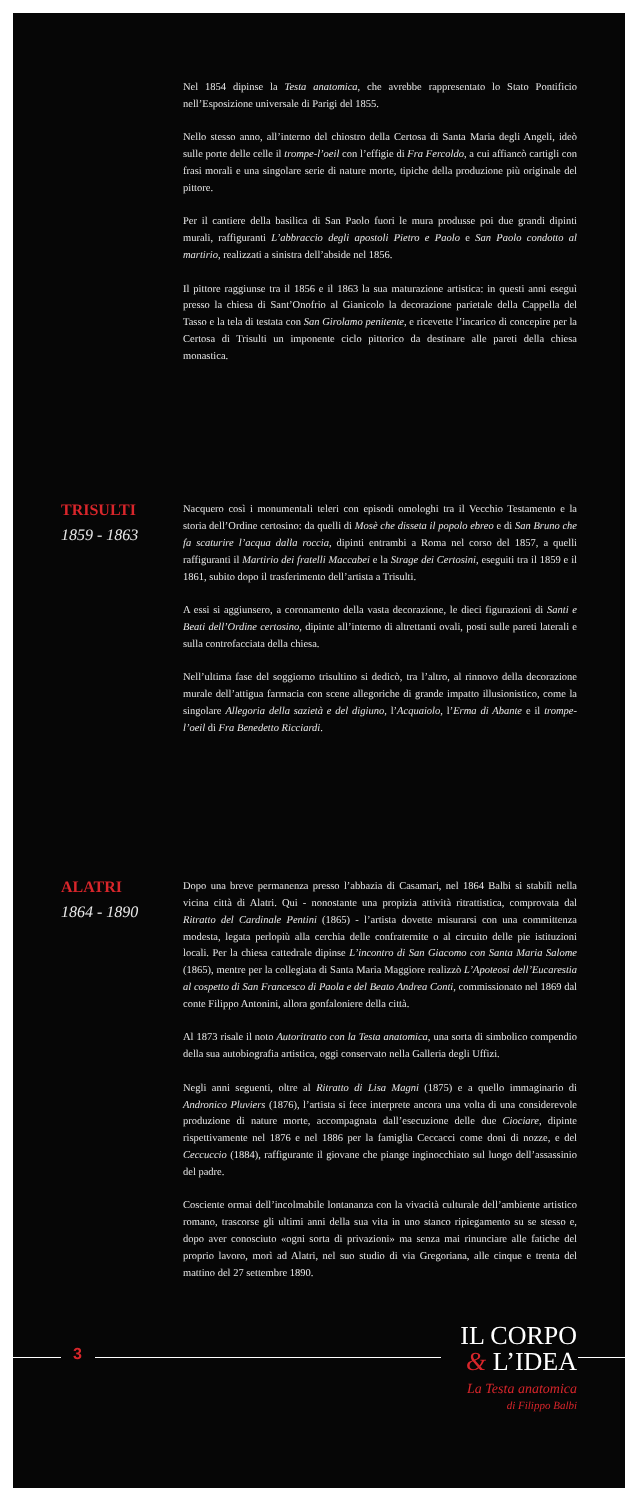Nel 1854 dipinse la Testa anatomica, che avrebbe rappresentato lo Stato Pontificio nell’Esposizione universale di Parigi del 1855.
Nello stesso anno, all’interno del chiostro della Certosa di Santa Maria degli Angeli, ideò sulle porte delle celle il trompe-l’oeil con l’effigie di Fra Fercoldo, a cui affiancò cartigli con frasi morali e una singolare serie di nature morte, tipiche della produzione più originale del pittore.
Per il cantiere della basilica di San Paolo fuori le mura produsse poi due grandi dipinti murali, raffiguranti L’abbraccio degli apostoli Pietro e Paolo e San Paolo condotto al martirio, realizzati a sinistra dell’abside nel 1856.
Il pittore raggiunse tra il 1856 e il 1863 la sua maturazione artistica: in questi anni eseguì presso la chiesa di Sant’Onofrio al Gianicolo la decorazione parietale della Cappella del Tasso e la tela di testata con San Girolamo penitente, e ricevette l’incarico di concepire per la Certosa di Trisulti un imponente ciclo pittorico da destinare alle pareti della chiesa monastica.
TRISULTI
1859 - 1863
Nacquero così i monumentali teleri con episodi omologhi tra il Vecchio Testamento e la storia dell’Ordine certosino: da quelli di Mosè che disseta il popolo ebreo e di San Bruno che fa scaturire l’acqua dalla roccia, dipinti entrambi a Roma nel corso del 1857, a quelli raffiguranti il Martirio dei fratelli Maccabei e la Strage dei Certosini, eseguiti tra il 1859 e il 1861, subito dopo il trasferimento dell’artista a Trisulti.
A essi si aggiunsero, a coronamento della vasta decorazione, le dieci figurazioni di Santi e Beati dell’Ordine certosino, dipinte all’interno di altrettanti ovali, posti sulle pareti laterali e sulla controfacciata della chiesa.
Nell’ultima fase del soggiorno trisultino si dedicò, tra l’altro, al rinnovo della decorazione murale dell’attigua farmacia con scene allegoriche di grande impatto illusionistico, come la singolare Allegoria della sazietà e del digiuno, l’Acquaiolo, l’Erma di Abante e il trompe-l’oeil di Fra Benedetto Ricciardi.
ALATRI
1864 - 1890
Dopo una breve permanenza presso l’abbazia di Casamari, nel 1864 Balbi si stabilì nella vicina città di Alatri. Qui - nonostante una propizia attività ritrattistica, comprovata dal Ritratto del Cardinale Pentini (1865) - l’artista dovette misurarsi con una committenza modesta, legata perlopiù alla cerchia delle confraternite o al circuito delle pie istituzioni locali. Per la chiesa cattedrale dipinse L’incontro di San Giacomo con Santa Maria Salome (1865), mentre per la collegiata di Santa Maria Maggiore realizzò L’Apoteosi dell’Eucarestia al cospetto di San Francesco di Paola e del Beato Andrea Conti, commissionato nel 1869 dal conte Filippo Antonini, allora gonfaloniere della città.
Al 1873 risale il noto Autoritratto con la Testa anatomica, una sorta di simbolico compendio della sua autobiografia artistica, oggi conservato nella Galleria degli Uffizi.
Negli anni seguenti, oltre al Ritratto di Lisa Magni (1875) e a quello immaginario di Andronico Pluviers (1876), l’artista si fece interprete ancora una volta di una considerevole produzione di nature morte, accompagnata dall’esecuzione delle due Ciociare, dipinte rispettivamente nel 1876 e nel 1886 per la famiglia Ceccacci come doni di nozze, e del Ceccuccio (1884), raffigurante il giovane che piange inginocchiato sul luogo dell’assassinio del padre.
Cosciente ormai dell’incolmabile lontananza con la vivacità culturale dell’ambiente artistico romano, trascorse gli ultimi anni della sua vita in uno stanco ripiegamento su se stesso e, dopo aver conosciuto «ogni sorta di privazioni» ma senza mai rinunciare alle fatiche del proprio lavoro, morì ad Alatri, nel suo studio di via Gregoriana, alle cinque e trenta del mattino del 27 settembre 1890.
3
IL CORPO
& L’IDEA
La Testa anatomica
di Filippo Balbi